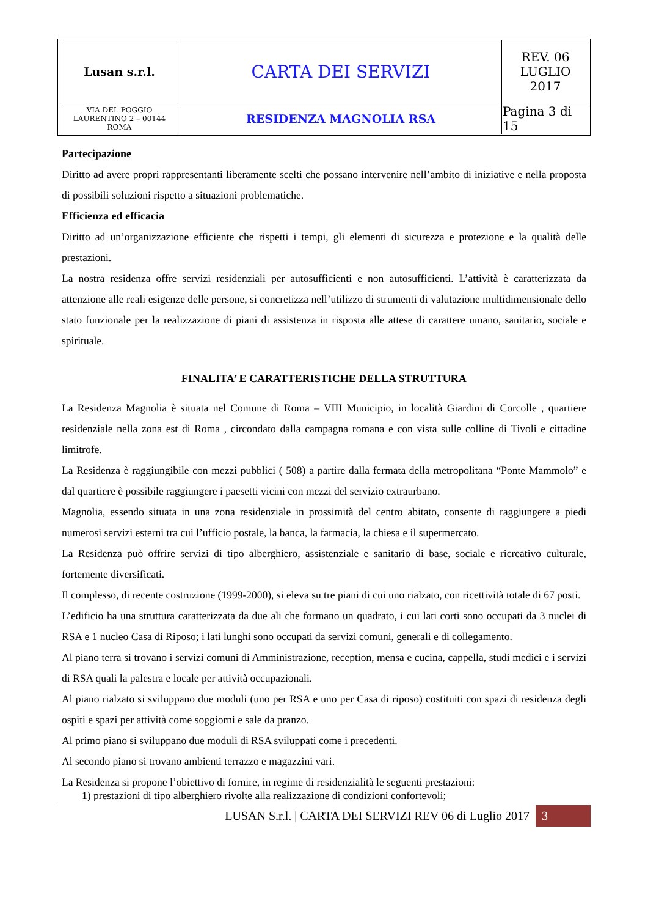| Lusan s.r.l. | CARTA DEI SERVIZI | REV. 06 LUGLIO 2017 |
| VIA DEL POGGIO LAURENTINO 2 – 00144 ROMA | RESIDENZA MAGNOLIA RSA | Pagina 3 di 15 |
Partecipazione
Diritto ad avere propri rappresentanti liberamente scelti che possano intervenire nell’ambito di iniziative e nella proposta di possibili soluzioni rispetto a situazioni problematiche.
Efficienza ed efficacia
Diritto ad un’organizzazione efficiente che rispetti i tempi, gli elementi di sicurezza e protezione e la qualità delle prestazioni.
La nostra residenza offre servizi residenziali per autosufficienti e non autosufficienti. L’attività è caratterizzata da attenzione alle reali esigenze delle persone, si concretizza nell’utilizzo di strumenti di valutazione multidimensionale dello stato funzionale per la realizzazione di piani di assistenza in risposta alle attese di carattere umano, sanitario, sociale e spirituale.
FINALITA’ E CARATTERISTICHE DELLA STRUTTURA
La Residenza Magnolia è situata nel Comune di Roma – VIII Municipio, in località Giardini di Corcolle , quartiere residenziale nella zona est di Roma , circondato dalla campagna romana e con vista sulle colline di Tivoli e cittadine limitrofe.
La Residenza è raggiungibile con mezzi pubblici ( 508) a partire dalla fermata della metropolitana “Ponte Mammolo” e dal quartiere è possibile raggiungere i paesetti vicini con mezzi del servizio extraurbano.
Magnolia, essendo situata in una zona residenziale in prossimità del centro abitato, consente di raggiungere a piedi numerosi servizi esterni tra cui l’ufficio postale, la banca, la farmacia, la chiesa e il supermercato.
La Residenza può offrire servizi di tipo alberghiero, assistenziale e sanitario di base, sociale e ricreativo culturale, fortemente diversificati.
Il complesso, di recente costruzione (1999-2000), si eleva su tre piani di cui uno rialzato, con ricettività totale di 67 posti.
L’edificio ha una struttura caratterizzata da due ali che formano un quadrato, i cui lati corti sono occupati da 3 nuclei di RSA e 1 nucleo Casa di Riposo; i lati lunghi sono occupati da servizi comuni, generali e di collegamento.
Al piano terra si trovano i servizi comuni di Amministrazione, reception, mensa e cucina, cappella, studi medici e i servizi di RSA quali la palestra e locale per attività occupazionali.
Al piano rialzato si sviluppano due moduli (uno per RSA e uno per Casa di riposo) costituiti con spazi di residenza degli ospiti e spazi per attività come soggiorni e sale da pranzo.
Al primo piano si sviluppano due moduli di RSA sviluppati come i precedenti.
Al secondo piano si trovano ambienti terrazzo e magazzini vari.
La Residenza si propone l’obiettivo di fornire, in regime di residenzialità le seguenti prestazioni:
1) prestazioni di tipo alberghiero rivolte alla realizzazione di condizioni confortevoli;
LUSAN S.r.l. | CARTA DEI SERVIZI REV 06 di Luglio 2017 3